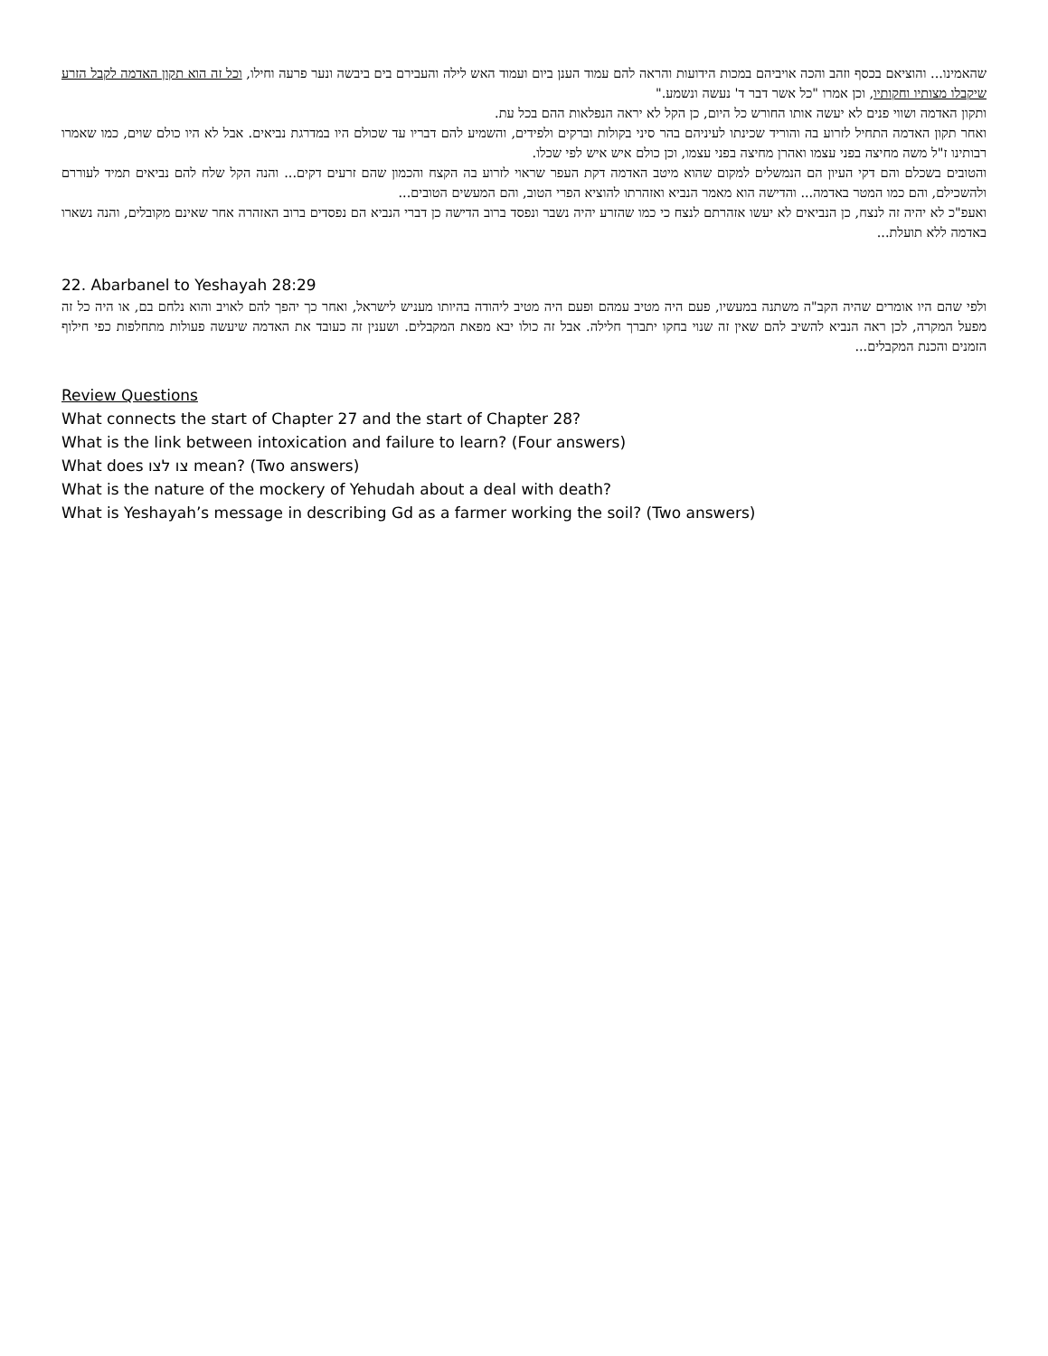שהאמינו... והוציאם בכסף וזהב והכה אויביהם במכות הידועות והראה להם עמוד הענן ביום ועמוד האש לילה והעבירם בים ביבשה ונער פרעה וחילו, וכל זה הוא תקון האדמה לקבל הזרע שיקבלו מצותיו וחקותיו, וכן אמרו "כל אשר דבר ד' נעשה ונשמע."
ותקון האדמה ושווי פנים לא יעשה אותו החורש כל היום, כן הקל לא יראה הנפלאות ההם בכל עת.
ואחר תקון האדמה התחיל לזרוע בה והוריד שכינתו לעיניהם בהר סיני בקולות וברקים ולפידים, והשמיע להם דבריו עד שכולם היו במדרגת נביאים. אבל לא היו כולם שוים, כמו שאמרו רבותינו ז"ל משה מחיצה בפני עצמו ואהרן מחיצה בפני עצמו, וכן כולם איש איש לפי שכלו.
והטובים בשכלם והם דקי העיון הם הנמשלים למקום שהוא מיטב האדמה דקת העפר שראוי לזרוע בה הקצח והכמון שהם זרעים דקים... והנה הקל שלח להם נביאים תמיד לעוררם ולהשכילם, והם כמו המטר באדמה... והדישה הוא מאמר הנביא ואזהרתו להוציא הפרי הטוב, והם המעשים הטובים...
ואעפ"כ לא יהיה זה לנצח, כן הנביאים לא יעשו אזהרתם לנצח כי כמו שהזרע יהיה נשבר ונפסד ברוב הדישה כן דברי הנביא הם נפסדים ברוב האזהרה אחר שאינם מקובלים, והנה נשארו באדמה ללא תועלת...
22. Abarbanel to Yeshayah 28:29
ולפי שהם היו אומרים שהיה הקב"ה משתנה במעשיו, פעם היה מטיב עמהם ופעם היה מטיב ליהודה בהיותו מעניש לישראל, ואחר כך יהפך להם לאויב והוא נלחם בם, או היה כל זה מפעל המקרה, לכן ראה הנביא להשיב להם שאין זה שנוי בחקו יתברך חלילה. אבל זה כולו יבא מפאת המקבלים. ושענין זה כעובד את האדמה שיעשה פעולות מתחלפות כפי חילוף הזמנים והכנת המקבלים...
Review Questions
What connects the start of Chapter 27 and the start of Chapter 28?
What is the link between intoxication and failure to learn? (Four answers)
What does צו לצו mean? (Two answers)
What is the nature of the mockery of Yehudah about a deal with death?
What is Yeshayah’s message in describing Gd as a farmer working the soil? (Two answers)